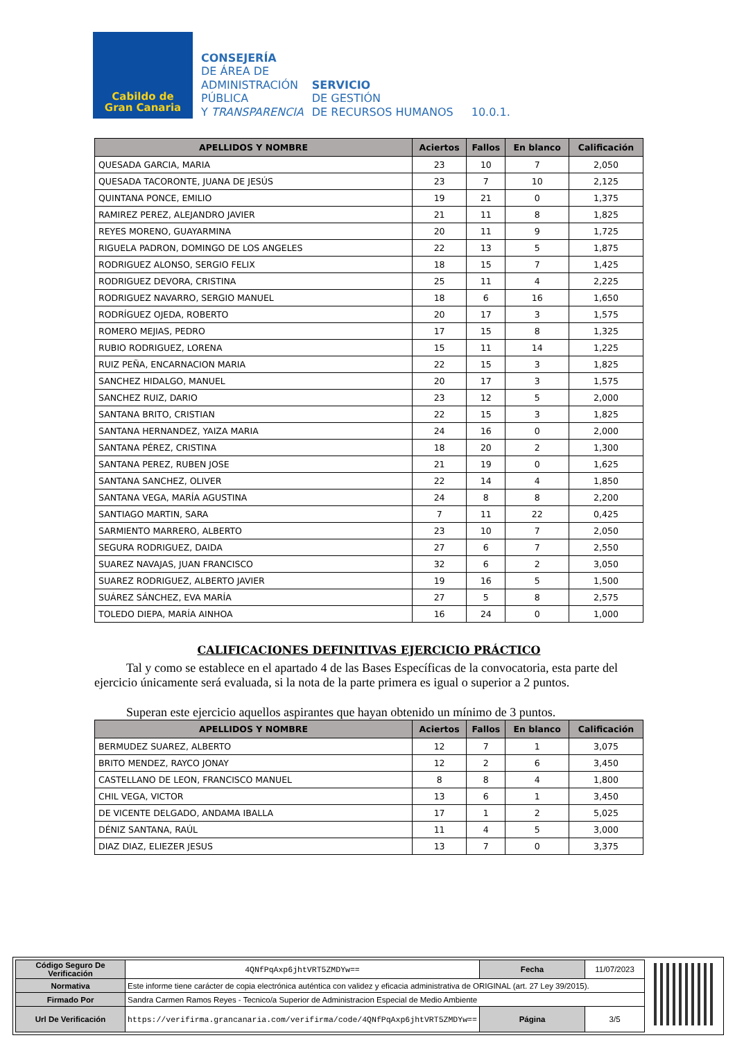Cabildo de
Gran Canaria
CONSEJERÍA
DE ÁREA DE
ADMINISTRACIÓN
PÚBLICA
Y TRANSPARENCIA
SERVICIO
DE GESTIÓN
DE RECURSOS HUMANOS
10.0.1.
| APELLIDOS Y NOMBRE | Aciertos | Fallos | En blanco | Calificación |
| --- | --- | --- | --- | --- |
| QUESADA GARCIA, MARIA | 23 | 10 | 7 | 2,050 |
| QUESADA TACORONTE, JUANA DE JESÚS | 23 | 7 | 10 | 2,125 |
| QUINTANA PONCE, EMILIO | 19 | 21 | 0 | 1,375 |
| RAMIREZ PEREZ, ALEJANDRO JAVIER | 21 | 11 | 8 | 1,825 |
| REYES MORENO, GUAYARMINA | 20 | 11 | 9 | 1,725 |
| RIGUELA PADRON, DOMINGO DE LOS ANGELES | 22 | 13 | 5 | 1,875 |
| RODRIGUEZ ALONSO, SERGIO FELIX | 18 | 15 | 7 | 1,425 |
| RODRIGUEZ DEVORA, CRISTINA | 25 | 11 | 4 | 2,225 |
| RODRIGUEZ NAVARRO, SERGIO MANUEL | 18 | 6 | 16 | 1,650 |
| RODRÍGUEZ OJEDA, ROBERTO | 20 | 17 | 3 | 1,575 |
| ROMERO MEJIAS, PEDRO | 17 | 15 | 8 | 1,325 |
| RUBIO RODRIGUEZ, LORENA | 15 | 11 | 14 | 1,225 |
| RUIZ PEÑA, ENCARNACION MARIA | 22 | 15 | 3 | 1,825 |
| SANCHEZ HIDALGO, MANUEL | 20 | 17 | 3 | 1,575 |
| SANCHEZ RUIZ, DARIO | 23 | 12 | 5 | 2,000 |
| SANTANA BRITO, CRISTIAN | 22 | 15 | 3 | 1,825 |
| SANTANA HERNANDEZ, YAIZA MARIA | 24 | 16 | 0 | 2,000 |
| SANTANA PÉREZ, CRISTINA | 18 | 20 | 2 | 1,300 |
| SANTANA PEREZ, RUBEN JOSE | 21 | 19 | 0 | 1,625 |
| SANTANA SANCHEZ, OLIVER | 22 | 14 | 4 | 1,850 |
| SANTANA VEGA, MARÍA AGUSTINA | 24 | 8 | 8 | 2,200 |
| SANTIAGO MARTIN, SARA | 7 | 11 | 22 | 0,425 |
| SARMIENTO MARRERO, ALBERTO | 23 | 10 | 7 | 2,050 |
| SEGURA RODRIGUEZ, DAIDA | 27 | 6 | 7 | 2,550 |
| SUAREZ NAVAJAS, JUAN FRANCISCO | 32 | 6 | 2 | 3,050 |
| SUAREZ RODRIGUEZ, ALBERTO JAVIER | 19 | 16 | 5 | 1,500 |
| SUÁREZ SÁNCHEZ, EVA MARÍA | 27 | 5 | 8 | 2,575 |
| TOLEDO DIEPA, MARÍA AINHOA | 16 | 24 | 0 | 1,000 |
CALIFICACIONES DEFINITIVAS EJERCICIO PRÁCTICO
Tal y como se establece en el apartado 4 de las Bases Específicas de la convocatoria, esta parte del ejercicio únicamente será evaluada, si la nota de la parte primera es igual o superior a 2 puntos.
Superan este ejercicio aquellos aspirantes que hayan obtenido un mínimo de 3 puntos.
| APELLIDOS Y NOMBRE | Aciertos | Fallos | En blanco | Calificación |
| --- | --- | --- | --- | --- |
| BERMUDEZ SUAREZ, ALBERTO | 12 | 7 | 1 | 3,075 |
| BRITO MENDEZ, RAYCO JONAY | 12 | 2 | 6 | 3,450 |
| CASTELLANO DE LEON, FRANCISCO MANUEL | 8 | 8 | 4 | 1,800 |
| CHIL VEGA, VICTOR | 13 | 6 | 1 | 3,450 |
| DE VICENTE DELGADO, ANDAMA IBALLA | 17 | 1 | 2 | 5,025 |
| DÉNIZ SANTANA, RAÚL | 11 | 4 | 5 | 3,000 |
| DIAZ DIAZ, ELIEZER JESUS | 13 | 7 | 0 | 3,375 |
| Código Seguro De Verificación | 4QNfPqAxp6jhtVRT5ZMDYw== | Fecha | 11/07/2023 |
| Normativa | Este informe tiene carácter de copia electrónica auténtica con validez y eficacia administrativa de ORIGINAL (art. 27 Ley 39/2015). | | |
| Firmado Por | Sandra Carmen Ramos Reyes - Tecnico/a Superior de Administracion Especial de Medio Ambiente | | |
| Url De Verificación | https://verifirma.grancanaria.com/verifirma/code/4QNfPqAxp6jhtVRT5ZMDYw== | Página | 3/5 |